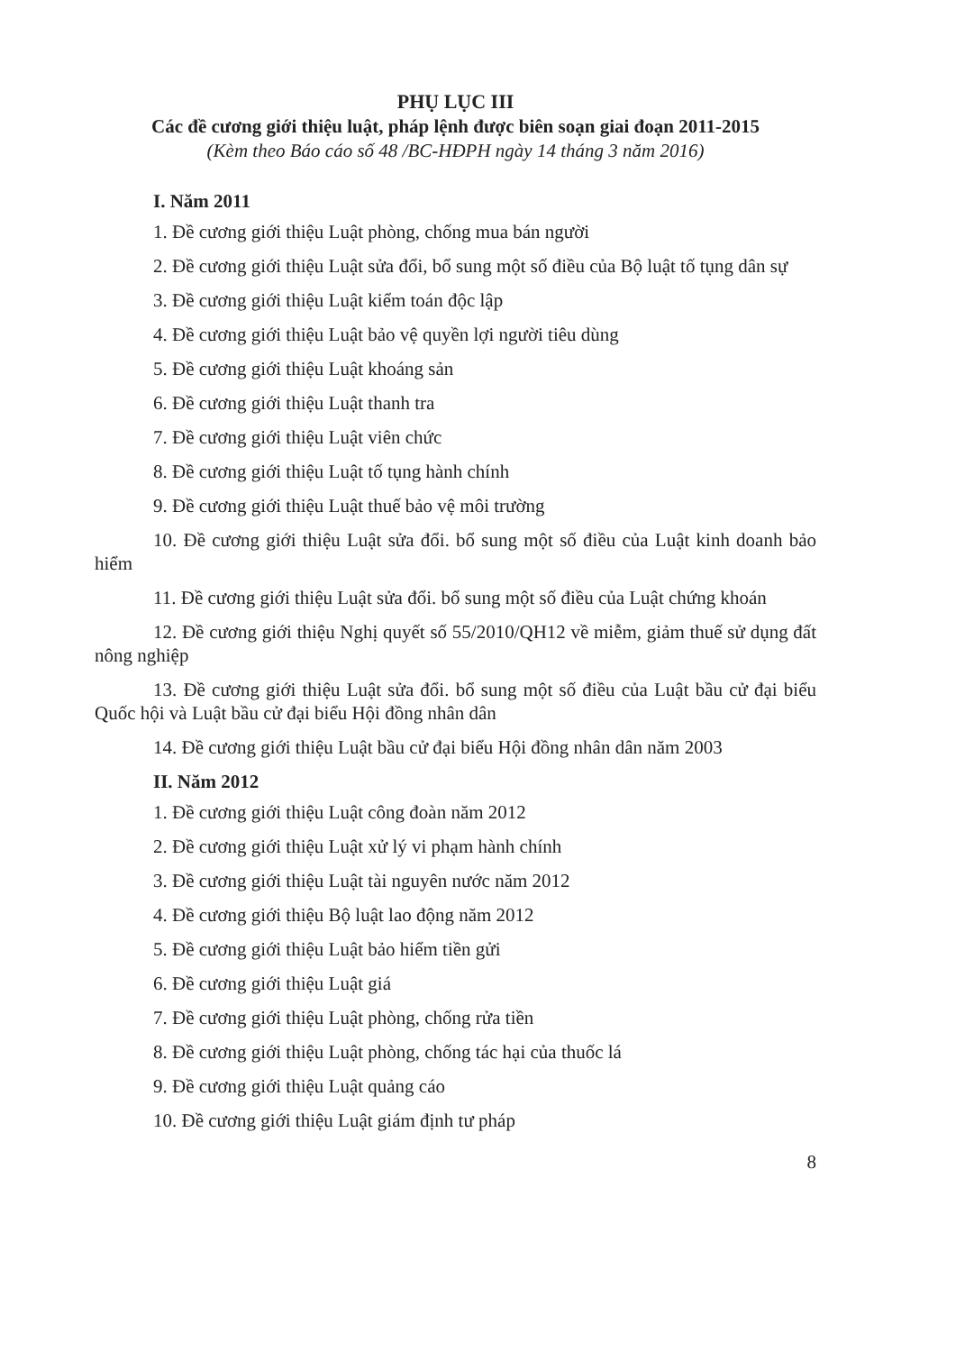PHỤ LỤC III
Các đề cương giới thiệu luật, pháp lệnh được biên soạn giai đoạn 2011-2015
(Kèm theo Báo cáo số 48 /BC-HĐPH ngày 14 tháng 3 năm 2016)
I. Năm 2011
1. Đề cương giới thiệu Luật phòng, chống mua bán người
2. Đề cương giới thiệu Luật sửa đổi, bổ sung một số điều của Bộ luật tố tụng dân sự
3. Đề cương giới thiệu Luật kiểm toán độc lập
4. Đề cương giới thiệu Luật bảo vệ quyền lợi người tiêu dùng
5. Đề cương giới thiệu Luật khoáng sản
6. Đề cương giới thiệu Luật thanh tra
7. Đề cương giới thiệu Luật viên chức
8. Đề cương giới thiệu Luật tố tụng hành chính
9. Đề cương giới thiệu Luật thuế bảo vệ môi trường
10. Đề cương giới thiệu Luật sửa đổi. bổ sung một số điều của Luật kinh doanh bảo hiểm
11. Đề cương giới thiệu Luật sửa đổi. bổ sung một số điều của Luật chứng khoán
12. Đề cương giới thiệu Nghị quyết số 55/2010/QH12 về miễm, giảm thuế sử dụng đất nông nghiệp
13. Đề cương giới thiệu Luật sửa đổi. bổ sung một số điều của Luật bầu cử đại biểu Quốc hội và Luật bầu cử đại biểu Hội đồng nhân dân
14. Đề cương giới thiệu Luật bầu cử đại biểu Hội đồng nhân dân năm 2003
II. Năm 2012
1. Đề cương giới thiệu Luật công đoàn năm 2012
2. Đề cương giới thiệu Luật xử lý vi phạm hành chính
3. Đề cương giới thiệu Luật tài nguyên nước năm 2012
4. Đề cương giới thiệu Bộ luật lao động năm 2012
5. Đề cương giới thiệu Luật bảo hiểm tiền gửi
6. Đề cương giới thiệu Luật giá
7. Đề cương giới thiệu Luật phòng, chống rửa tiền
8. Đề cương giới thiệu Luật phòng, chống tác hại của thuốc lá
9. Đề cương giới thiệu Luật quảng cáo
10. Đề cương giới thiệu Luật giám định tư pháp
8